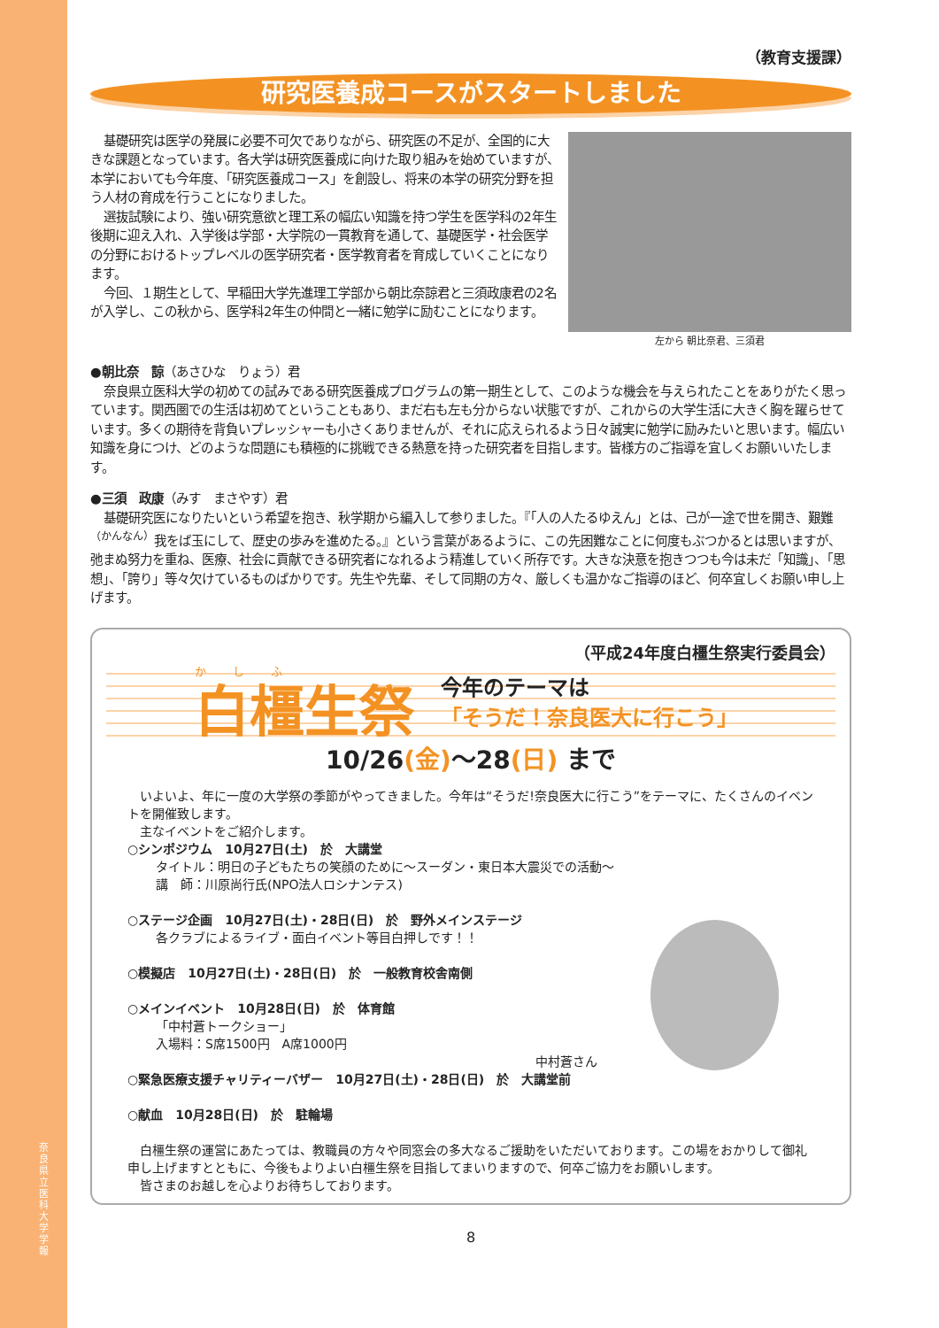奈良県立医科大学 学報
（教育支援課）
研究医養成コースがスタートしました
基礎研究は医学の発展に必要不可欠でありながら、研究医の不足が、全国的に大きな課題となっています。各大学は研究医養成に向けた取り組みを始めていますが、本学においても今年度、「研究医養成コース」を創設し、将来の本学の研究分野を担う人材の育成を行うことになりました。
選抜試験により、強い研究意欲と理工系の幅広い知識を持つ学生を医学科の2年生後期に迎え入れ、入学後は学部・大学院の一貫教育を通して、基礎医学・社会医学の分野におけるトップレベルの医学研究者・医学教育者を育成していくことになります。
今回、１期生として、早稲田大学先進理工学部から朝比奈諒君と三須政康君の2名が入学し、この秋から、医学科2年生の仲間と一緒に勉学に励むことになります。
左から 朝比奈君、三須君
●朝比奈　諒（あさひな　りょう）君
奈良県立医科大学の初めての試みである研究医養成プログラムの第一期生として、このような機会を与えられたことをありがたく思っています。関西圏での生活は初めてということもあり、まだ右も左も分からない状態ですが、これからの大学生活に大きく胸を躍らせています。多くの期待を背負いプレッシャーも小さくありませんが、それに応えられるよう日々誠実に勉学に励みたいと思います。幅広い知識を身につけ、どのような問題にも積極的に挑戦できる熱意を持った研究者を目指します。皆様方のご指導を宜しくお願いいたします。
●三須　政康（みす　まさやす）君
基礎研究医になりたいという希望を抱き、秋学期から編入して参りました。『「人の人たるゆえん」とは、己が一途で世を開き、艱難<sup>（かんなん）</sup>我をば玉にして、歴史の歩みを進めたる。』という言葉があるように、この先困難なことに何度もぶつかるとは思いますが、弛まぬ努力を重ね、医療、社会に貢献できる研究者になれるよう精進していく所存です。大きな決意を抱きつつも今は未だ「知識」、「思想」、「誇り」等々欠けているものばかりです。先生や先輩、そして同期の方々、厳しくも温かなご指導のほど、何卒宜しくお願い申し上げます。
（平成24年度白橿生祭実行委員会）
かしふ
白橿生祭
今年のテーマは
「そうだ！奈良医大に行こう」
10/26(金)～28(日) まで
いよいよ、年に一度の大学祭の季節がやってきました。今年は“そうだ!奈良医大に行こう”をテーマに、たくさんのイベントを開催致します。
主なイベントをご紹介します。
○シンポジウム　10月27日(土)　於　大講堂
タイトル：明日の子どもたちの笑顔のために～スーダン・東日本大震災での活動～
講　師：川原尚行氏(NPO法人ロシナンテス)
○ステージ企画　10月27日(土)・28日(日)　於　野外メインステージ
各クラブによるライブ・面白イベント等目白押しです！！
○模擬店　10月27日(土)・28日(日)　於　一般教育校舎南側
○メインイベント　10月28日(日)　於　体育館
「中村蒼トークショー」
入場料：S席1500円　A席1000円
中村蒼さん
○緊急医療支援チャリティーバザー　10月27日(土)・28日(日)　於　大講堂前
○献血　10月28日(日)　於　駐輪場
白橿生祭の運営にあたっては、教職員の方々や同窓会の多大なるご援助をいただいております。この場をおかりして御礼申し上げますとともに、今後もよりよい白橿生祭を目指してまいりますので、何卒ご協力をお願いします。
皆さまのお越しを心よりお待ちしております。
8